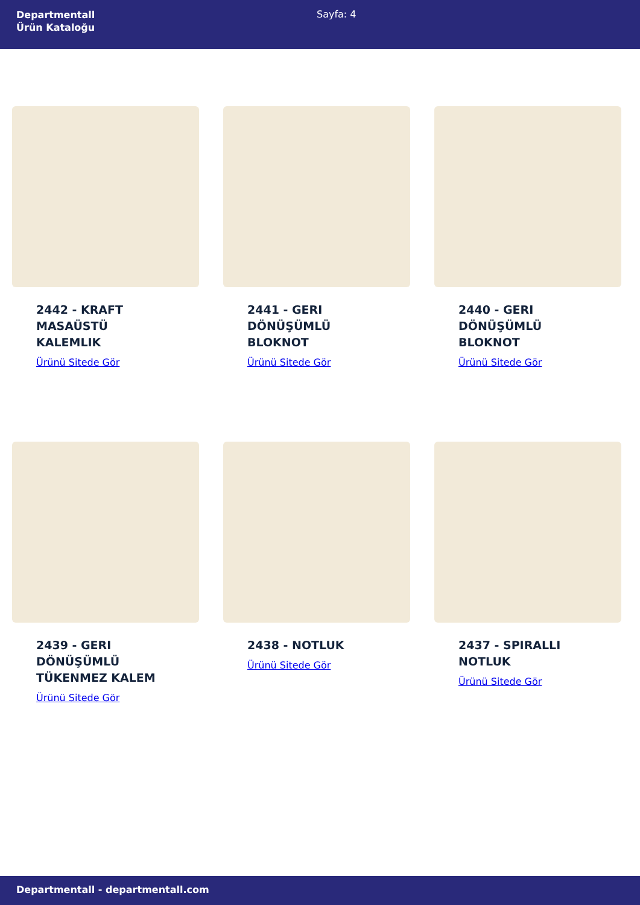Departmentall
Ürün Kataloğu
Sayfa: 4
2442 - KRAFT
MASAÜSTÜ
KALEMLIK
Ürünü Sitede Gör
2441 - GERI
DÖNÜŞÜMLÜ
BLOKNOT
Ürünü Sitede Gör
2440 - GERI
DÖNÜŞÜMLÜ
BLOKNOT
Ürünü Sitede Gör
2439 - GERI
DÖNÜŞÜMLÜ
TÜKENMEZ KALEM
Ürünü Sitede Gör
2438 - NOTLUK
Ürünü Sitede Gör
2437 - SPIRALLI
NOTLUK
Ürünü Sitede Gör
Departmentall - departmentall.com